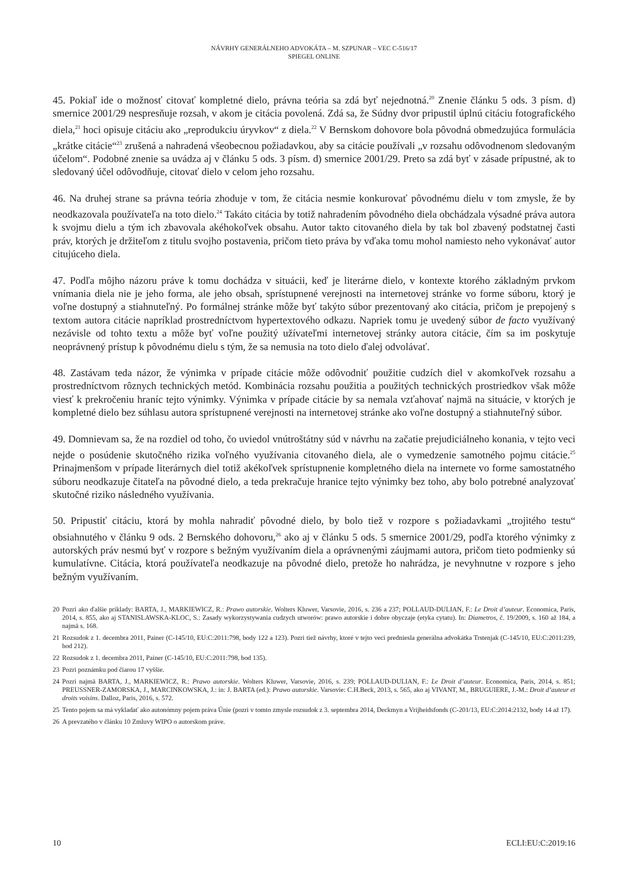NÁVRHY GENERÁLNEHO ADVOKÁTA – M. SZPUNAR – VEC C-516/17
SPIEGEL ONLINE
45. Pokiaľ ide o možnosť citovať kompletné dielo, právna teória sa zdá byť nejednotná.<sup>20</sup> Znenie článku 5 ods. 3 písm. d) smernice 2001/29 nespresňuje rozsah, v akom je citácia povolená. Zdá sa, že Súdny dvor pripustil úplnú citáciu fotografického diela,<sup>21</sup> hoci opisuje citáciu ako „reprodukciu úryvkov“ z diela.<sup>22</sup> V Bernskom dohovore bola pôvodná obmedzujúca formulácia „krátke citácie“<sup>23</sup> zrušená a nahradená všeobecnou požiadavkou, aby sa citácie používali „v rozsahu odôvodnenom sledovaným účelom“. Podobné znenie sa uvádza aj v článku 5 ods. 3 písm. d) smernice 2001/29. Preto sa zdá byť v zásade prípustné, ak to sledovaný účel odôvodňuje, citovať dielo v celom jeho rozsahu.
46. Na druhej strane sa právna teória zhoduje v tom, že citácia nesmie konkurovať pôvodnému dielu v tom zmysle, že by neodkazovala používateľa na toto dielo.<sup>24</sup> Takáto citácia by totiž nahradením pôvodného diela obchádzala výsadné práva autora k svojmu dielu a tým ich zbavovala akéhokoľvek obsahu. Autor takto citovaného diela by tak bol zbavený podstatnej časti práv, ktorých je držiteľom z titulu svojho postavenia, pričom tieto práva by vďaka tomu mohol namiesto neho vykonávať autor citujúceho diela.
47. Podľa môjho názoru práve k tomu dochádza v situácii, keď je literárne dielo, v kontexte ktorého základným prvkom vnímania diela nie je jeho forma, ale jeho obsah, sprístupnené verejnosti na internetovej stránke vo forme súboru, ktorý je voľne dostupný a stiahnuteľný. Po formálnej stránke môže byť takýto súbor prezentovaný ako citácia, pričom je prepojený s textom autora citácie napríklad prostredníctvom hypertextového odkazu. Napriek tomu je uvedený súbor de facto využívaný nezávisle od tohto textu a môže byť voľne použitý užívateľmi internetovej stránky autora citácie, čím sa im poskytuje neoprávnený prístup k pôvodnému dielu s tým, že sa nemusia na toto dielo ďalej odvolávať.
48. Zastávam teda názor, že výnimka v prípade citácie môže odôvodniť použitie cudzích diel v akomkoľvek rozsahu a prostredníctvom rôznych technických metód. Kombinácia rozsahu použitia a použitých technických prostriedkov však môže viesť k prekročeniu hraníc tejto výnimky. Výnimka v prípade citácie by sa nemala vzťahovať najmä na situácie, v ktorých je kompletné dielo bez súhlasu autora sprístupnené verejnosti na internetovej stránke ako voľne dostupný a stiahnuteľný súbor.
49. Domnievam sa, že na rozdiel od toho, čo uviedol vnútroštátny súd v návrhu na začatie prejudiciálneho konania, v tejto veci nejde o posúdenie skutočného rizika voľného využívania citovaného diela, ale o vymedzenie samotného pojmu citácie.<sup>25</sup> Prinajmenšom v prípade literárnych diel totiž akékoľvek sprístupnenie kompletného diela na internete vo forme samostatného súboru neodkazuje čitateľa na pôvodné dielo, a teda prekračuje hranice tejto výnimky bez toho, aby bolo potrebné analyzovať skutočné riziko následného využívania.
50. Pripustiť citáciu, ktorá by mohla nahradiť pôvodné dielo, by bolo tiež v rozpore s požiadavkami „trojitého testu“ obsiahnutého v článku 9 ods. 2 Bernského dohovoru,<sup>26</sup> ako aj v článku 5 ods. 5 smernice 2001/29, podľa ktorého výnimky z autorských práv nesmú byť v rozpore s bežným využívaním diela a oprávnenými záujmami autora, pričom tieto podmienky sú kumulatívne. Citácia, ktorá používateľa neodkazuje na pôvodné dielo, pretože ho nahrádza, je nevyhnutne v rozpore s jeho bežným využívaním.
20 Pozri ako ďalšie príklady: BARTA, J., MARKIEWICZ, R.: Prawo autorskie. Wolters Kluwer, Varsovie, 2016, s. 236 a 237; POLLAUD-DULIAN, F.: Le Droit d’auteur. Economica, Paris, 2014, s. 855, ako aj STANISLAWSKA-KLOC, S.: Zasady wykorzystywania cudzych utworów: prawo autorskie i dobre obyczaje (etyka cytatu). In: Diametros, č. 19/2009, s. 160 až 184, a najmä s. 168.
21 Rozsudok z 1. decembra 2011, Painer (C-145/10, EU:C:2011:798, body 122 a 123). Pozri tiež návrhy, ktoré v tejto veci predniesla generálna advokátka Trstenjak (C-145/10, EU:C:2011:239, bod 212).
22 Rozsudok z 1. decembra 2011, Painer (C-145/10, EU:C:2011:798, bod 135).
23 Pozri poznámku pod čiarou 17 vyššie.
24 Pozri najmä BARTA, J., MARKIEWICZ, R.: Prawo autorskie. Wolters Kluwer, Varsovie, 2016, s. 239; POLLAUD-DULIAN, F.: Le Droit d’auteur. Economica, Paris, 2014, s. 851; PREUSSNER-ZAMORSKA, J., MARCINKOWSKA, J.: in: J. BARTA (ed.): Prawo autorskie. Varsovie: C.H.Beck, 2013, s. 565, ako aj VIVANT, M., BRUGUIERE, J.-M.: Droit d’auteur et droits voisins. Dalloz, Paris, 2016, s. 572.
25 Tento pojem sa má vykladať ako autonómny pojem práva Únie (pozri v tomto zmysle rozsudok z 3. septembra 2014, Deckmyn a Vrijheidsfonds (C-201/13, EU:C:2014:2132, body 14 až 17).
26 A prevzatého v článku 10 Zmluvy WIPO o autorskom práve.
10 ECLI:EU:C:2019:16